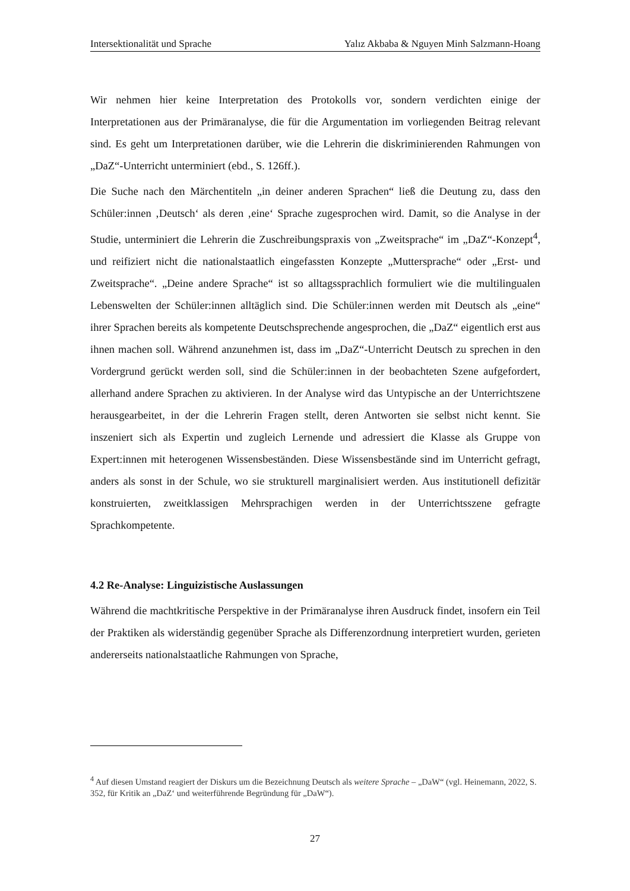Intersektionalität und Sprache Yalız Akbaba & Nguyen Minh Salzmann-Hoang
Wir nehmen hier keine Interpretation des Protokolls vor, sondern verdichten einige der Interpretationen aus der Primäranalyse, die für die Argumentation im vorliegenden Bei­trag relevant sind. Es geht um Interpretationen darüber, wie die Lehrerin die diskriminie­renden Rahmungen von „DaZ“-Unterricht unterminiert (ebd., S. 126ff.).
Die Suche nach den Märchentiteln „in deiner anderen Sprachen“ ließ die Deutung zu, dass den Schüler:innen ‚Deutsch‘ als deren ‚eine‘ Sprache zugesprochen wird. Damit, so die Analyse in der Studie, unterminiert die Lehrerin die Zuschreibungspraxis von „Zweitspra­che“ im „DaZ“-Konzept<sup>4</sup>, und reifiziert nicht die nationalstaatlich eingefassten Konzepte „Muttersprache“ oder „Erst- und Zweitsprache“. „Deine andere Sprache“ ist so alltags­sprachlich formuliert wie die multilingualen Lebenswelten der Schüler:innen alltäglich sind. Die Schüler:innen werden mit Deutsch als „eine“ ihrer Sprachen bereits als kompe­tente Deutschsprechende angesprochen, die „DaZ“ eigentlich erst aus ihnen machen soll. Während anzunehmen ist, dass im „DaZ“-Unterricht Deutsch zu sprechen in den Vorder­grund gerückt werden soll, sind die Schüler:innen in der beobachteten Szene aufgefordert, allerhand andere Sprachen zu aktivieren. In der Analyse wird das Untypische an der Un­terrichtszene herausgearbeitet, in der die Lehrerin Fragen stellt, deren Antworten sie selbst nicht kennt. Sie inszeniert sich als Expertin und zugleich Lernende und adressiert die Klasse als Gruppe von Expert:innen mit heterogenen Wissensbeständen. Diese Wissens­bestände sind im Unterricht gefragt, anders als sonst in der Schule, wo sie strukturell mar­ginalisiert werden. Aus institutionell defizitär konstruierten, zweitklassigen Mehrsprachi­gen werden in der Unterrichtsszene gefragte Sprachkompetente.
4.2 Re-Analyse: Linguizistische Auslassungen
Während die machtkritische Perspektive in der Primäranalyse ihren Ausdruck findet, in­sofern ein Teil der Praktiken als widerständig gegenüber Sprache als Differenzordnung interpretiert wurden, gerieten andererseits nationalstaatliche Rahmungen von Sprache,
<sup>4</sup> Auf diesen Umstand reagiert der Diskurs um die Bezeichnung Deutsch als weitere Sprache – „DaW“ (vgl. Heinemann, 2022, S. 352, für Kritik an „DaZ‘ und weiterführende Begründung für „DaW“).
27